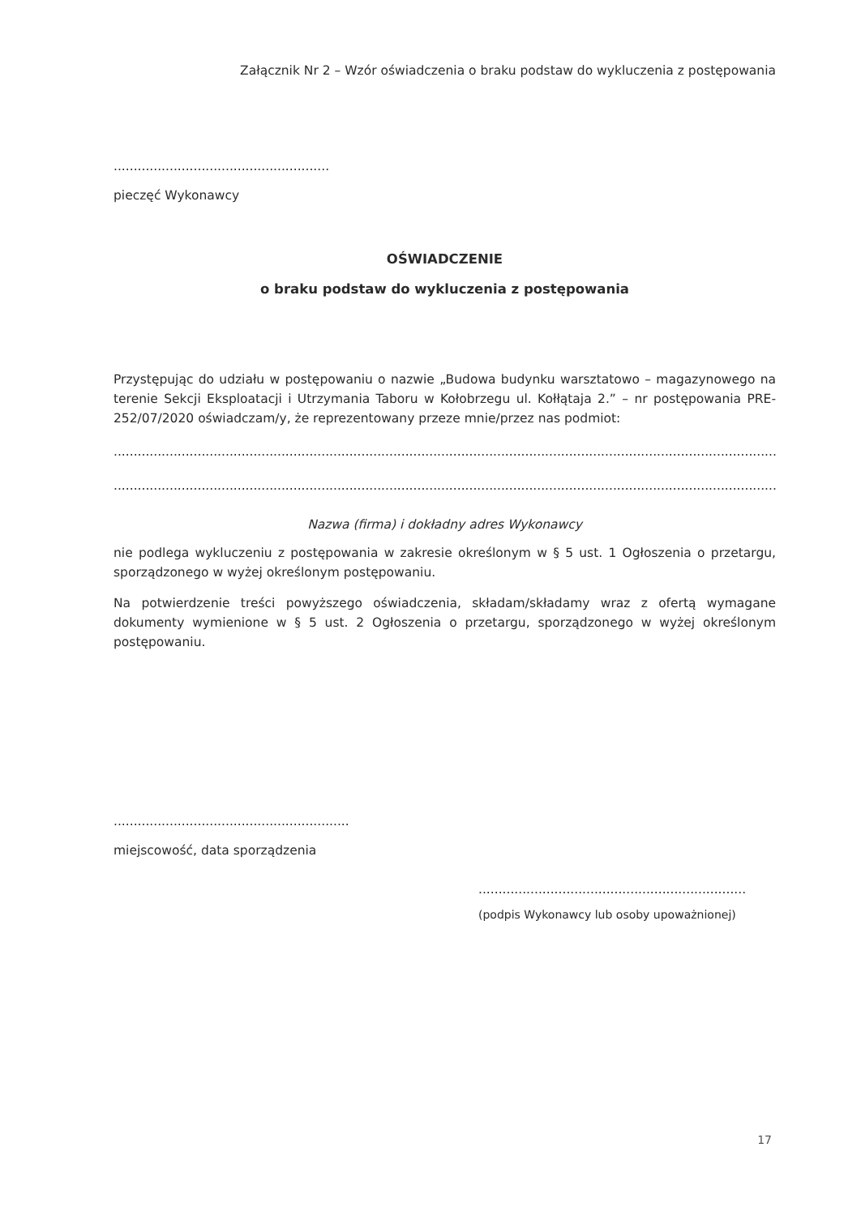Załącznik Nr 2 – Wzór oświadczenia o braku podstaw do wykluczenia z postępowania
........................................................................
pieczęć Wykonawcy
OŚWIADCZENIE
o braku podstaw do wykluczenia z postępowania
Przystępując do udziału w postępowaniu o nazwie „Budowa budynku warsztatowo – magazynowego na terenie Sekcji Eksploatacji i Utrzymania Taboru w Kołobrzegu ul. Kołłątaja 2.” – nr postępowania PRE-252/07/2020 oświadczam/y, że reprezentowany przeze mnie/przez nas podmiot:
..............................................................................................................................................................................................................................
..............................................................................................................................................................................................................................
Nazwa (firma) i dokładny adres Wykonawcy
nie podlega wykluczeniu z postępowania w zakresie określonym w § 5 ust. 1 Ogłoszenia o przetargu, sporządzonego w wyżej określonym postępowaniu.
Na potwierdzenie treści powyższego oświadczenia, składam/składamy wraz z ofertą wymagane dokumenty wymienione w § 5 ust. 2 Ogłoszenia o przetargu, sporządzonego w wyżej określonym postępowaniu.
................................................................................
miejscowość, data sporządzenia
.........................................................................................
(podpis Wykonawcy lub osoby upoważnionej)
17